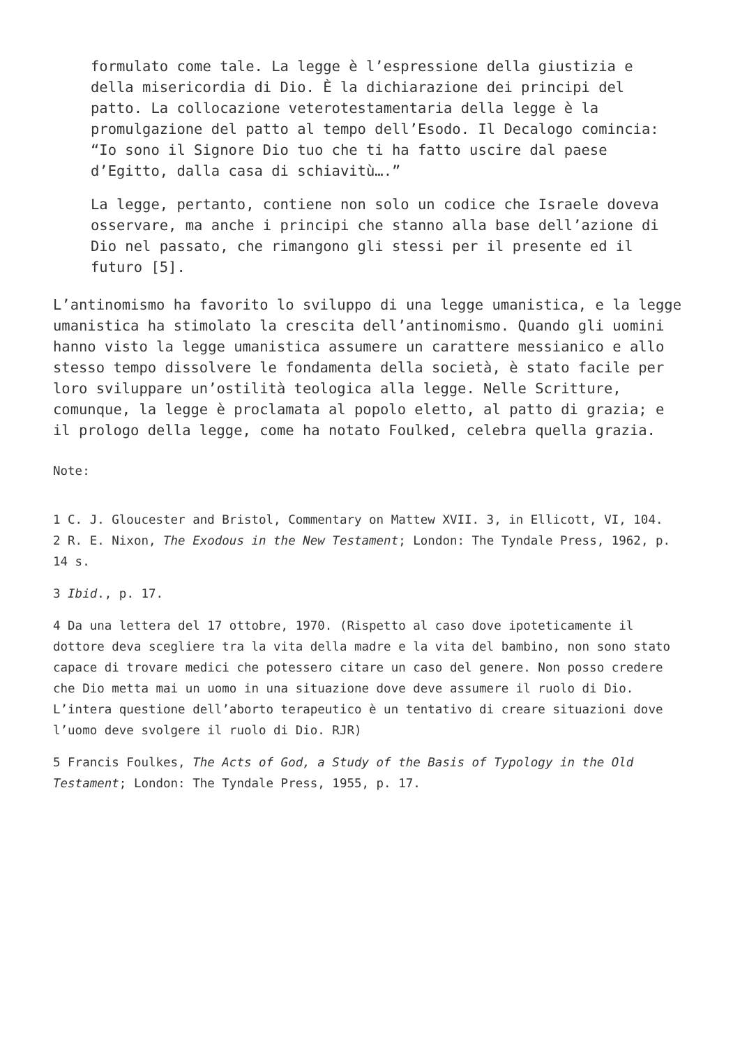formulato come tale. La legge è l’espressione della giustizia e della misericordia di Dio. È la dichiarazione dei principi del patto. La collocazione veterotestamentaria della legge è la promulgazione del patto al tempo dell’Esodo. Il Decalogo comincia: “Io sono il Signore Dio tuo che ti ha fatto uscire dal paese d’Egitto, dalla casa di schiavitù….”
La legge, pertanto, contiene non solo un codice che Israele doveva osservare, ma anche i principi che stanno alla base dell’azione di Dio nel passato, che rimangono gli stessi per il presente ed il futuro [5].
L’antinomismo ha favorito lo sviluppo di una legge umanistica, e la legge umanistica ha stimolato la crescita dell’antinomismo. Quando gli uomini hanno visto la legge umanistica assumere un carattere messianico e allo stesso tempo dissolvere le fondamenta della società, è stato facile per loro sviluppare un’ostilità teologica alla legge. Nelle Scritture, comunque, la legge è proclamata al popolo eletto, al patto di grazia; e il prologo della legge, come ha notato Foulked, celebra quella grazia.
Note:
1 C. J. Gloucester and Bristol, Commentary on Mattew XVII. 3, in Ellicott, VI, 104.
2 R. E. Nixon, The Exodous in the New Testament; London: The Tyndale Press, 1962, p. 14 s.
3 Ibid., p. 17.
4 Da una lettera del 17 ottobre, 1970. (Rispetto al caso dove ipoteticamente il dottore deva scegliere tra la vita della madre e la vita del bambino, non sono stato capace di trovare medici che potessero citare un caso del genere. Non posso credere che Dio metta mai un uomo in una situazione dove deve assumere il ruolo di Dio. L’intera questione dell’aborto terapeutico è un tentativo di creare situazioni dove l’uomo deve svolgere il ruolo di Dio. RJR)
5 Francis Foulkes, The Acts of God, a Study of the Basis of Typology in the Old Testament; London: The Tyndale Press, 1955, p. 17.